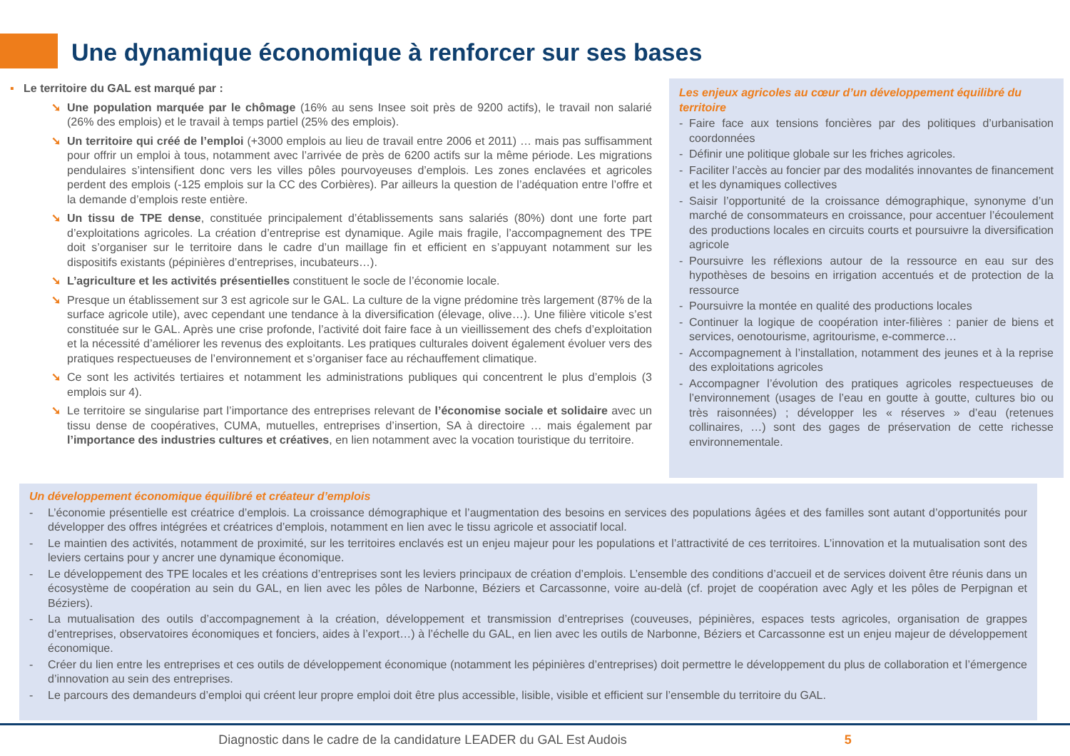Une dynamique économique à renforcer sur ses bases
▪ Le territoire du GAL est marqué par :
➘ Une population marquée par le chômage (16% au sens Insee soit près de 9200 actifs), le travail non salarié (26% des emplois) et le travail à temps partiel (25% des emplois).
➘ Un territoire qui créé de l’emploi (+3000 emplois au lieu de travail entre 2006 et 2011) … mais pas suffisamment pour offrir un emploi à tous, notamment avec l’arrivée de près de 6200 actifs sur la même période. Les migrations pendulaires s’intensifient donc vers les villes pôles pourvoyeuses d’emplois. Les zones enclavées et agricoles perdent des emplois (-125 emplois sur la CC des Corbières). Par ailleurs la question de l’adéquation entre l’offre et la demande d’emplois reste entière.
➘ Un tissu de TPE dense, constituée principalement d’établissements sans salariés (80%) dont une forte part d’exploitations agricoles. La création d’entreprise est dynamique. Agile mais fragile, l’accompagnement des TPE doit s’organiser sur le territoire dans le cadre d’un maillage fin et efficient en s’appuyant notamment sur les dispositifs existants (pépinières d’entreprises, incubateurs…).
➘ L’agriculture et les activités présentielles constituent le socle de l’économie locale.
➘ Presque un établissement sur 3 est agricole sur le GAL. La culture de la vigne prédomine très largement (87% de la surface agricole utile), avec cependant une tendance à la diversification (élevage, olive…). Une filière viticole s’est constituée sur le GAL. Après une crise profonde, l’activité doit faire face à un vieillissement des chefs d’exploitation et la nécessité d’améliorer les revenus des exploitants. Les pratiques culturales doivent également évoluer vers des pratiques respectueuses de l’environnement et s’organiser face au réchauffement climatique.
➘ Ce sont les activités tertiaires et notamment les administrations publiques qui concentrent le plus d’emplois (3 emplois sur 4).
➘ Le territoire se singularise part l’importance des entreprises relevant de l’économise sociale et solidaire avec un tissu dense de coopératives, CUMA, mutuelles, entreprises d’insertion, SA à directoire … mais également par l’importance des industries cultures et créatives, en lien notamment avec la vocation touristique du territoire.
Les enjeux agricoles au cœur d’un développement équilibré du territoire
- Faire face aux tensions foncières par des politiques d’urbanisation coordonnées
- Définir une politique globale sur les friches agricoles.
- Faciliter l’accès au foncier par des modalités innovantes de financement et les dynamiques collectives
- Saisir l’opportunité de la croissance démographique, synonyme d’un marché de consommateurs en croissance, pour accentuer l’écoulement des productions locales en circuits courts et poursuivre la diversification agricole
- Poursuivre les réflexions autour de la ressource en eau sur des hypothèses de besoins en irrigation accentués et de protection de la ressource
- Poursuivre la montée en qualité des productions locales
- Continuer la logique de coopération inter-filières : panier de biens et services, oenotourisme, agritourisme, e-commerce…
- Accompagnement à l’installation, notamment des jeunes et à la reprise des exploitations agricoles
- Accompagner l’évolution des pratiques agricoles respectueuses de l’environnement (usages de l’eau en goutte à goutte, cultures bio ou très raisonnées) ; développer les « réserves » d’eau (retenues collinaires, …) sont des gages de préservation de cette richesse environnementale.
Un développement économique équilibré et créateur d’emplois
- L’économie présentielle est créatrice d’emplois. La croissance démographique et l’augmentation des besoins en services des populations âgées et des familles sont autant d’opportunités pour développer des offres intégrées et créatrices d’emplois, notamment en lien avec le tissu agricole et associatif local.
- Le maintien des activités, notamment de proximité, sur les territoires enclavés est un enjeu majeur pour les populations et l’attractivité de ces territoires. L’innovation et la mutualisation sont des leviers certains pour y ancrer une dynamique économique.
- Le développement des TPE locales et les créations d’entreprises sont les leviers principaux de création d’emplois. L’ensemble des conditions d’accueil et de services doivent être réunis dans un écosystème de coopération au sein du GAL, en lien avec les pôles de Narbonne, Béziers et Carcassonne, voire au-delà (cf. projet de coopération avec Agly et les pôles de Perpignan et Béziers).
- La mutualisation des outils d’accompagnement à la création, développement et transmission d’entreprises (couveuses, pépinières, espaces tests agricoles, organisation de grappes d’entreprises, observatoires économiques et fonciers, aides à l’export…) à l’échelle du GAL, en lien avec les outils de Narbonne, Béziers et Carcassonne est un enjeu majeur de développement économique.
- Créer du lien entre les entreprises et ces outils de développement économique (notamment les pépinières d’entreprises) doit permettre le développement du plus de collaboration et l’émergence d’innovation au sein des entreprises.
- Le parcours des demandeurs d’emploi qui créent leur propre emploi doit être plus accessible, lisible, visible et efficient sur l’ensemble du territoire du GAL.
Diagnostic dans le cadre de la candidature LEADER du GAL Est Audois 5